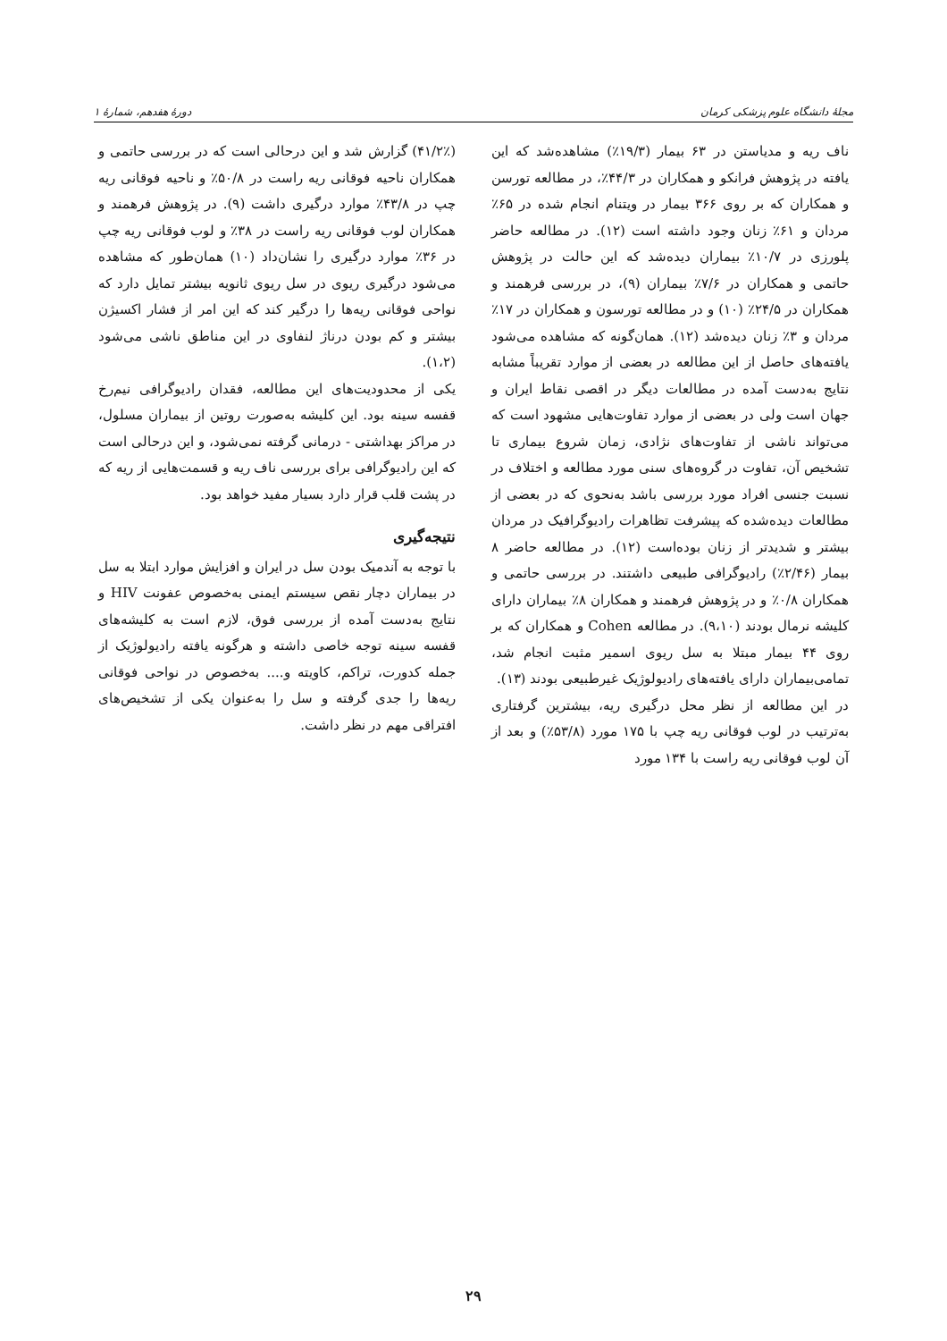مجلهٔ دانشگاه علوم پزشکی کرمان دورهٔ هفدهم، شمارهٔ ۱
ناف ریه و مدیاستن در ۶۳ بیمار (۱۹/۳٪) مشاهده‌شد که این یافته در پژوهش فرانکو و همکاران در ۴۴/۳٪، در مطالعه تورسن و همکاران که بر روی ۳۶۶ بیمار در ویتنام انجام شده در ۶۵٪ مردان و ۶۱٪ زنان وجود داشته است (۱۲). در مطالعه حاضر پلورزی در ۱۰/۷٪ بیماران دیده‌شد که این حالت در پژوهش حاتمی و همکاران در ۷/۶٪ بیماران (۹)، در بررسی فرهمند و همکاران در ۲۴/۵٪ (۱۰) و در مطالعه تورسون و همکاران در ۱۷٪ مردان و ۳٪ زنان دیده‌شد (۱۲). همان‌گونه که مشاهده می‌شود یافته‌های حاصل از این مطالعه در بعضی از موارد تقریباً مشابه نتایج به‌دست آمده در مطالعات دیگر در اقصی نقاط ایران و جهان است ولی در بعضی از موارد تفاوت‌هایی مشهود است که می‌تواند ناشی از تفاوت‌های نژادی، زمان شروع بیماری تا تشخیص آن، تفاوت در گروه‌های سنی مورد مطالعه و اختلاف در نسبت جنسی افراد مورد بررسی باشد به‌نحوی که در بعضی از مطالعات دیده‌شده که پیشرفت تظاهرات رادیوگرافیک در مردان بیشتر و شدیدتر از زنان بوده‌است (۱۲). در مطالعه حاضر ۸ بیمار (۲/۴۶٪) رادیوگرافی طبیعی داشتند. در بررسی حاتمی و همکاران ۰/۸٪ و در پژوهش فرهمند و همکاران ۸٪ بیماران دارای کلیشه نرمال بودند (۹،۱۰). در مطالعه Cohen و همکاران که بر روی ۴۴ بیمار مبتلا به سل ریوی اسمیر مثبت انجام شد، تمامی‌بیماران دارای یافته‌های رادیولوژیک غیرطبیعی بودند (۱۳).
در این مطالعه از نظر محل درگیری ریه، بیشترین گرفتاری به‌ترتیب در لوب فوقانی ریه چپ با ۱۷۵ مورد (۵۳/۸٪) و بعد از آن لوب فوقانی ریه راست با ۱۳۴ مورد
(۴۱/۲٪) گزارش شد و این درحالی است که در بررسی حاتمی و همکاران ناحیه فوقانی ریه راست در ۵۰/۸٪ و ناحیه فوقانی ریه چپ در ۴۳/۸٪ موارد درگیری داشت (۹). در پژوهش فرهمند و همکاران لوب فوقانی ریه راست در ۳۸٪ و لوب فوقانی ریه چپ در ۳۶٪ موارد درگیری را نشان‌داد (۱۰) همان‌طور که مشاهده می‌شود درگیری ریوی در سل ریوی ثانویه بیشتر تمایل دارد که نواحی فوقانی ریه‌ها را درگیر کند که این امر از فشار اکسیژن بیشتر و کم بودن درناژ لنفاوی در این مناطق ناشی می‌شود (۱،۲).
یکی از محدودیت‌های این مطالعه، فقدان رادیوگرافی نیم‌رخ قفسه سینه بود. این کلیشه به‌صورت روتین از بیماران مسلول، در مراکز بهداشتی - درمانی گرفته نمی‌شود، و این درحالی است که این رادیوگرافی برای بررسی ناف ریه و قسمت‌هایی از ریه که در پشت قلب قرار دارد بسیار مفید خواهد بود.
نتیجه‌گیری
با توجه به آندمیک بودن سل در ایران و افزایش موارد ابتلا به سل در بیماران دچار نقص سیستم ایمنی به‌خصوص عفونت HIV و نتایج به‌دست آمده از بررسی فوق، لازم است به کلیشه‌های قفسه سینه توجه خاصی داشته و هرگونه یافته رادیولوژیک از جمله کدورت، تراکم، کاویته و.... به‌خصوص در نواحی فوقانی ریه‌ها را جدی گرفته و سل را به‌عنوان یکی از تشخیص‌های افتراقی مهم در نظر داشت.
۲۹